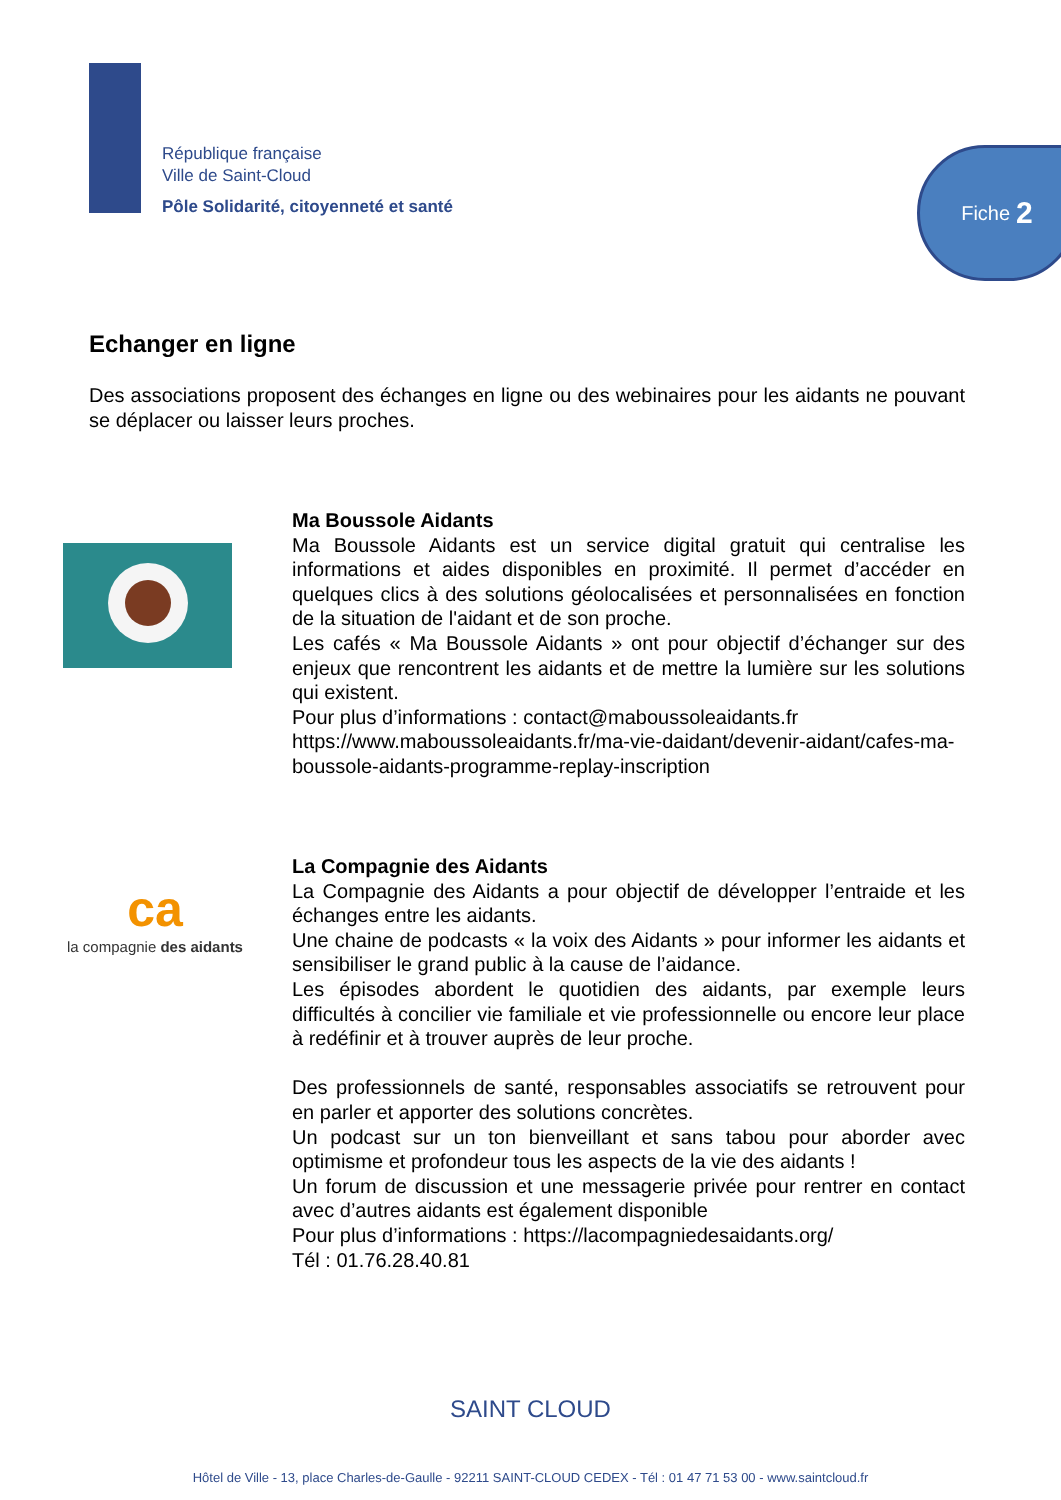République française
Ville de Saint-Cloud
Pôle Solidarité, citoyenneté et santé
Fiche 2
Echanger en ligne
Des associations proposent des échanges en ligne ou des webinaires pour les aidants ne pouvant se déplacer ou laisser leurs proches.
Ma Boussole Aidants
Ma Boussole Aidants est un service digital gratuit qui centralise les informations et aides disponibles en proximité. Il permet d’accéder en quelques clics à des solutions géolocalisées et personnalisées en fonction de la situation de l'aidant et de son proche.
Les cafés « Ma Boussole Aidants » ont pour objectif d’échanger sur des enjeux que rencontrent les aidants et de mettre la lumière sur les solutions qui existent.
Pour plus d’informations : contact@maboussoleaidants.fr
https://www.maboussoleaidants.fr/ma-vie-daidant/devenir-aidant/cafes-ma-boussole-aidants-programme-replay-inscription
ca
la compagnie des aidants
La Compagnie des Aidants
La Compagnie des Aidants a pour objectif de développer l’entraide et les échanges entre les aidants.
Une chaine de podcasts « la voix des Aidants » pour informer les aidants et sensibiliser le grand public à la cause de l’aidance.
Les épisodes abordent le quotidien des aidants, par exemple leurs difficultés à concilier vie familiale et vie professionnelle ou encore leur place à redéfinir et à trouver auprès de leur proche.
Des professionnels de santé, responsables associatifs se retrouvent pour en parler et apporter des solutions concrètes.
Un podcast sur un ton bienveillant et sans tabou pour aborder avec optimisme et profondeur tous les aspects de la vie des aidants !
Un forum de discussion et une messagerie privée pour rentrer en contact avec d’autres aidants est également disponible
Pour plus d’informations : https://lacompagniedesaidants.org/
Tél : 01.76.28.40.81
SAINT CLOUD
Hôtel de Ville - 13, place Charles-de-Gaulle - 92211 SAINT-CLOUD CEDEX - Tél : 01 47 71 53 00 - www.saintcloud.fr